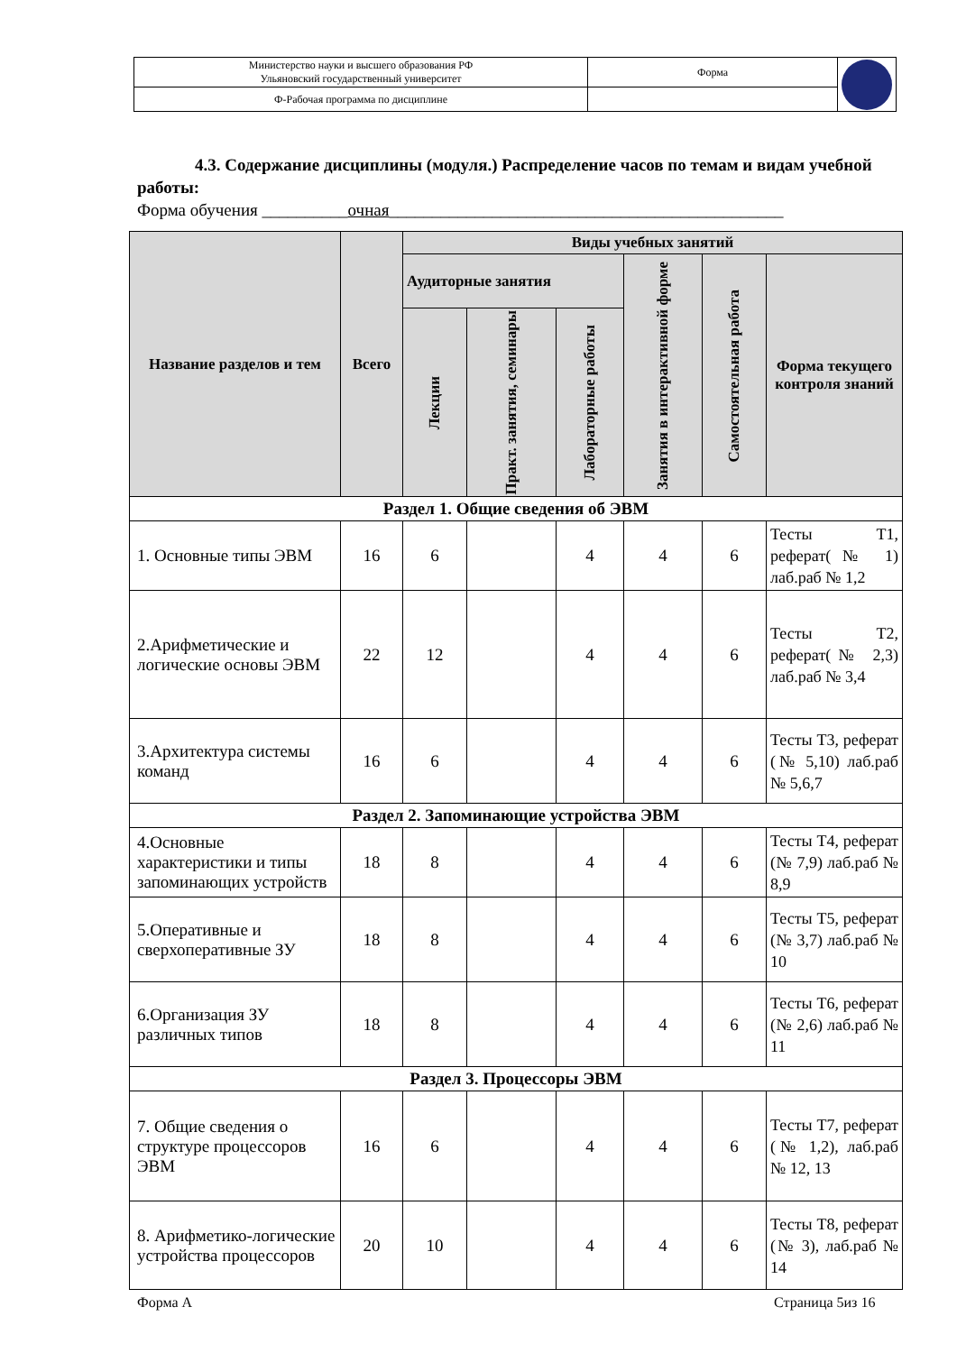| Министерство науки и высшего образования РФ Ульяновский государственный университет | Форма | |
| Ф-Рабочая программа по дисциплине | | |
4.3. Содержание дисциплины (модуля.) Распределение часов по темам и видам учебной работы:
Форма обучения __________очная______________________________________________
| Название разделов и тем | Всего | Виды учебных занятий | | | | | |
| --- | --- | --- | --- | --- | --- | --- | --- |
| | | Аудиторные занятия | | | Занятия в интерактивной форме | Самостоятельная работа | Форма текущего контроля знаний |
| | | Лекции | Практ. занятия, семинары | Лабораторные работы | | | |
| Раздел 1. Общие сведения об ЭВМ | | | | | | | |
| 1. Основные типы ЭВМ | 16 | 6 | | 4 | 4 | 6 | Тесты Т1, реферат(№ 1) лаб.раб № 1,2 |
| 2.Арифметические и логические основы ЭВМ | 22 | 12 | | 4 | 4 | 6 | Тесты Т2, реферат(№ 2,3) лаб.раб № 3,4 |
| 3.Архитектура системы команд | 16 | 6 | | 4 | 4 | 6 | Тесты Т3, реферат (№ 5,10) лаб.раб № 5,6,7 |
| Раздел 2. Запоминающие устройства ЭВМ | | | | | | | |
| 4.Основные характеристики и типы запоминающих устройств | 18 | 8 | | 4 | 4 | 6 | Тесты Т4, реферат (№ 7,9) лаб.раб № 8,9 |
| 5.Оперативные и сверхоперативные ЗУ | 18 | 8 | | 4 | 4 | 6 | Тесты Т5, реферат (№ 3,7) лаб.раб № 10 |
| 6.Организация ЗУ различных типов | 18 | 8 | | 4 | 4 | 6 | Тесты Т6, реферат (№ 2,6) лаб.раб № 11 |
| Раздел 3. Процессоры ЭВМ | | | | | | | |
| 7. Общие сведения о структуре процессоров ЭВМ | 16 | 6 | | 4 | 4 | 6 | Тесты Т7, реферат (№ 1,2), лаб.раб № 12, 13 |
| 8. Арифметико-логические устройства процессоров | 20 | 10 | | 4 | 4 | 6 | Тесты Т8, реферат (№ 3), лаб.раб № 14 |
Форма А Страница 5из 16